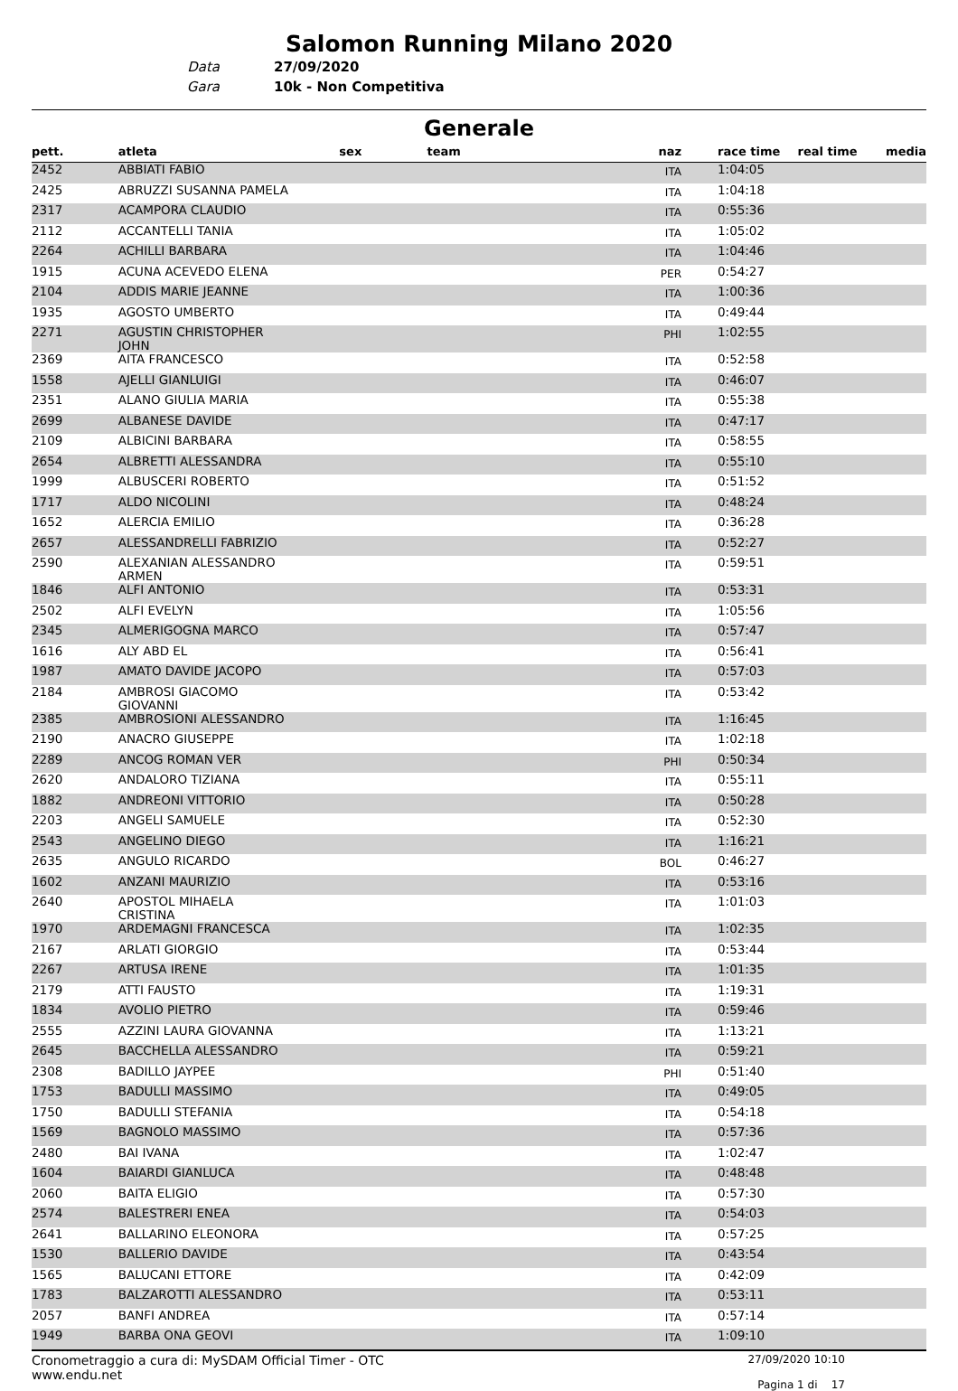Salomon Running Milano 2020
Data
27/09/2020
Gara
10k - Non Competitiva
Generale
| pett. | atleta | sex | team | naz | race time | real time | media |
| --- | --- | --- | --- | --- | --- | --- | --- |
| 2452 | ABBIATI FABIO | | | ITA | 1:04:05 | | |
| 2425 | ABRUZZI SUSANNA PAMELA | | | ITA | 1:04:18 | | |
| 2317 | ACAMPORA CLAUDIO | | | ITA | 0:55:36 | | |
| 2112 | ACCANTELLI TANIA | | | ITA | 1:05:02 | | |
| 2264 | ACHILLI BARBARA | | | ITA | 1:04:46 | | |
| 1915 | ACUNA ACEVEDO ELENA | | | PER | 0:54:27 | | |
| 2104 | ADDIS MARIE JEANNE | | | ITA | 1:00:36 | | |
| 1935 | AGOSTO UMBERTO | | | ITA | 0:49:44 | | |
| 2271 | AGUSTIN CHRISTOPHER JOHN | | | PHI | 1:02:55 | | |
| 2369 | AITA FRANCESCO | | | ITA | 0:52:58 | | |
| 1558 | AJELLI GIANLUIGI | | | ITA | 0:46:07 | | |
| 2351 | ALANO GIULIA MARIA | | | ITA | 0:55:38 | | |
| 2699 | ALBANESE DAVIDE | | | ITA | 0:47:17 | | |
| 2109 | ALBICINI BARBARA | | | ITA | 0:58:55 | | |
| 2654 | ALBRETTI ALESSANDRA | | | ITA | 0:55:10 | | |
| 1999 | ALBUSCERI ROBERTO | | | ITA | 0:51:52 | | |
| 1717 | ALDO NICOLINI | | | ITA | 0:48:24 | | |
| 1652 | ALERCIA EMILIO | | | ITA | 0:36:28 | | |
| 2657 | ALESSANDRELLI FABRIZIO | | | ITA | 0:52:27 | | |
| 2590 | ALEXANIAN ALESSANDRO ARMEN | | | ITA | 0:59:51 | | |
| 1846 | ALFI ANTONIO | | | ITA | 0:53:31 | | |
| 2502 | ALFI EVELYN | | | ITA | 1:05:56 | | |
| 2345 | ALMERIGOGNA MARCO | | | ITA | 0:57:47 | | |
| 1616 | ALY ABD EL | | | ITA | 0:56:41 | | |
| 1987 | AMATO DAVIDE JACOPO | | | ITA | 0:57:03 | | |
| 2184 | AMBROSI GIACOMO GIOVANNI | | | ITA | 0:53:42 | | |
| 2385 | AMBROSIONI ALESSANDRO | | | ITA | 1:16:45 | | |
| 2190 | ANACRO GIUSEPPE | | | ITA | 1:02:18 | | |
| 2289 | ANCOG ROMAN VER | | | PHI | 0:50:34 | | |
| 2620 | ANDALORO TIZIANA | | | ITA | 0:55:11 | | |
| 1882 | ANDREONI VITTORIO | | | ITA | 0:50:28 | | |
| 2203 | ANGELI SAMUELE | | | ITA | 0:52:30 | | |
| 2543 | ANGELINO DIEGO | | | ITA | 1:16:21 | | |
| 2635 | ANGULO RICARDO | | | BOL | 0:46:27 | | |
| 1602 | ANZANI MAURIZIO | | | ITA | 0:53:16 | | |
| 2640 | APOSTOL MIHAELA CRISTINA | | | ITA | 1:01:03 | | |
| 1970 | ARDEMAGNI FRANCESCA | | | ITA | 1:02:35 | | |
| 2167 | ARLATI GIORGIO | | | ITA | 0:53:44 | | |
| 2267 | ARTUSA IRENE | | | ITA | 1:01:35 | | |
| 2179 | ATTI FAUSTO | | | ITA | 1:19:31 | | |
| 1834 | AVOLIO PIETRO | | | ITA | 0:59:46 | | |
| 2555 | AZZINI LAURA GIOVANNA | | | ITA | 1:13:21 | | |
| 2645 | BACCHELLA ALESSANDRO | | | ITA | 0:59:21 | | |
| 2308 | BADILLO JAYPEE | | | PHI | 0:51:40 | | |
| 1753 | BADULLI MASSIMO | | | ITA | 0:49:05 | | |
| 1750 | BADULLI STEFANIA | | | ITA | 0:54:18 | | |
| 1569 | BAGNOLO MASSIMO | | | ITA | 0:57:36 | | |
| 2480 | BAI IVANA | | | ITA | 1:02:47 | | |
| 1604 | BAIARDI GIANLUCA | | | ITA | 0:48:48 | | |
| 2060 | BAITA ELIGIO | | | ITA | 0:57:30 | | |
| 2574 | BALESTRERI ENEA | | | ITA | 0:54:03 | | |
| 2641 | BALLARINO ELEONORA | | | ITA | 0:57:25 | | |
| 1530 | BALLERIO DAVIDE | | | ITA | 0:43:54 | | |
| 1565 | BALUCANI ETTORE | | | ITA | 0:42:09 | | |
| 1783 | BALZAROTTI ALESSANDRO | | | ITA | 0:53:11 | | |
| 2057 | BANFI ANDREA | | | ITA | 0:57:14 | | |
| 1949 | BARBA ONA GEOVI | | | ITA | 1:09:10 | | |
Cronometraggio a cura di: MySDAM Official Timer - OTC
www.endu.net
27/09/2020 10:10
Pagina 1 di 17